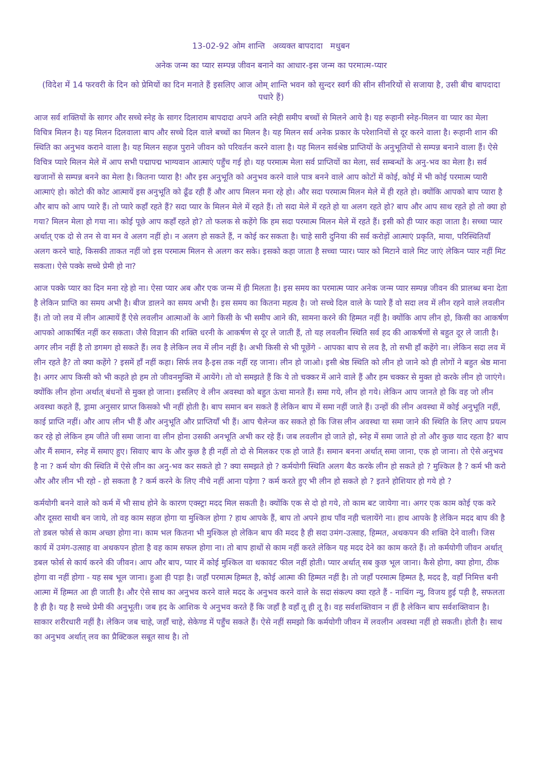13-02-92 ओम शान्ति अव्यक्त बापदादा मधुबन
अनेक जन्म का प्यार सम्पन्न जीवन बनाने का आधार-इस जन्म का परमात्म-प्यार
(विदेश में 14 फरवरी के दिन को प्रेमियों का दिन मनाते हैं इसलिए आज ओम् शान्ति भवन को सुन्दर स्वर्ग की सीन सीनरियों से सजाया है, उसी बीच बापदादा पधारे हैं)
आज सर्व शक्तियों के सागर और सच्चे स्नेह के सागर दिलाराम बापदादा अपने अति स्नेही समीप बच्चों से मिलने आये है। यह रूहानी स्नेह-मिलन वा प्यार का मेला विचित्र मिलन है। यह मिलन दिलवाला बाप और सच्चे दिल वाले बच्चों का मिलन है। यह मिलन सर्व अनेक प्रकार के परेशानियों से दूर करने वाला है। रूहानी शान की स्थिति का अनुभव कराने वाला है। यह मिलन सहज पुराने जीवन को परिवर्तन करने वाला है। यह मिलन सर्वश्रेष्ठ प्राप्तियों के अनुभूतियों से सम्पन्न बनाने वाला हैं। ऐसे विचित्र प्यारे मिलन मेले में आप सभी पद्मापद्म भाग्यवान आत्माएं पहुँच गई हो। यह परमात्म मेला सर्व प्राप्तियों का मेला, सर्व सम्बन्धों के अनु-भव का मेला है। सर्व खजानों से सम्पन्न बनने का मेला है। कितना प्यारा है! और इस अनुभूति को अनुभव करने वाले पात्र बनने वाले आप कोटों में कोई, कोई में भी कोई परमात्म प्यारी आत्माएं हो। कोटो की कोट आत्मायें इस अनुभूति को ढूँढ रही हैं और आप मिलन मना रहे हो। और सदा परमात्म मिलन मेले में ही रहते हो। क्योंकि आपको बाप प्यारा है और बाप को आप प्यारे हैं। तो प्यारे कहाँ रहते हैं? सदा प्यार के मिलन मेले में रहते हैं। तो सदा मेले में रहते हो या अलग रहते हो? बाप और आप साथ रहते हो तो क्या हो गया? मिलन मेला हो गया ना। कोई पूछे आप कहाँ रहते हो? तो फलक से कहेंगे कि हम सदा परमात्म मिलन मेले में रहते हैं। इसी को ही प्यार कहा जाता है। सच्चा प्यार अर्थात् एक दो से तन से वा मन वे अलग नहीं हो। न अलग हो सकते हैं, न कोई कर सकता है। चाहे सारी दुनिया की सर्व करोड़ों आत्माएं प्रकृति, माया, परिस्थितियाँ अलग करने चाहे, किसकी ताकत नहीं जो इस परमात्म मिलन से अलग कर सके। इसको कहा जाता है सच्चा प्यार। प्यार को मिटाने वाले मिट जाएं लेकिन प्यार नहीं मिट सकता। ऐसे पक्के सच्चे प्रेमी हो ना?
आज पक्के प्यार का दिन मना रहे हो ना। ऐसा प्यार अब और एक जन्म में ही मिलता है। इस समय का परमात्म प्यार अनेक जन्म प्यार सम्पन्न जीवन की प्रालब्ध बना देता है लेकिन प्राप्ति का समय अभी है। बीज डालने का समय अभी है। इस समय का कितना महत्व है। जो सच्चे दिल वाले के प्यारे हैं वो सदा लव में लीन रहने वाले लवलीन हैं। तो जो लव में लीन आत्मायें हैं ऐसे लवलीन आत्माओं के आगे किसी के भी समीप आने की, सामना करने की हिम्मत नहीं है। क्योंकि आप लीन हो, किसी का आकर्षण आपको आकार्षित नहीं कर सकता। जैसे विज्ञान की शक्ति धरनी के आकर्षण से दूर ले जाती हैं, तो यह लवलीन स्थिति सर्व हद की आकर्षणों से बहुत दूर ले जाती है। अगर लीन नहीं है तो डगमग हो सकते हैं। लव है लेकिन लव में लीन नहीं है। अभी किसी से भी पूछेंगे - आपका बाप से लव है, तो सभी हाँ कहेंगे ना। लेकिन सदा लव में लीन रहते है? तो क्या कहेंगे ? इसमें हाँ नहीं कहा। सिर्फ लव है-इस तक नहीं रह जाना। लीन हो जाओ। इसी श्रेष्ठ स्थिति को लीन हो जाने को ही लोगों ने बहुत श्रेष्ठ माना है। अगर आप किसी को भी कहते हो हम तो जीवनमुक्ति में आयेंगे। तो वो समझते हैं कि ये तो चक्कर में आने वाले हैं और हम चक्कर से मुक्त हो करके लीन हो जाएंगे। क्योंकि लीन होना अर्थात् बंधनों से मुक्त हो जाना। इसलिए वे लीन अवस्था को बहुत ऊंचा मानते हैं। समा गये, लीन हो गये। लेकिन आप जानते हो कि वह जो लीन अवस्था कहते हैं, ड्रामा अनुसार प्राप्त किसको भी नहीं होती है। बाप समान बन सकते हैं लेकिन बाप में समा नहीं जाते हैं। उन्हों की लीन अवस्था में कोई अनुभूति नहीं, काई प्राप्ति नहीं। और आप लीन भी हैं और अनुभूति और प्राप्तियाँ भी हैं। आप चैलेन्ज कर सकते हो कि जिस लीन अवस्था या समा जाने की स्थिति के लिए आप प्रयत्न कर रहे हो लेकिन हम जीते जी समा जाना वा लीन होना उसकी अनभूति अभी कर रहे हैं। जब लवलीन हो जाते हो, स्नेह में समा जाते हो तो और कुछ याद रहता है? बाप और मैं समान, स्नेह में समाए हुए। सिवाए बाप के और कुछ है ही नहीं तो दो से मिलकर एक हो जाते हैं। समान बनना अर्थात् समा जाना, एक हो जाना। तो ऐसे अनुभव है ना ? कर्म योग की स्थिति में ऐसे लीन का अनु-भव कर सकते हो ? क्या समझते हो ? कर्मयोगी स्थिति अलग बैठ करके लीन हो सकते हो ? मुश्किल है ? कर्म भी करो और और लीन भी रहो - हो सकता है ? कर्म करने के लिए नीचे नहीं आना पड़ेगा ? कर्म करते हुए भी लीन हो सकते हो ? इतने होशियार हो गये हो ?
कर्मयोगी बनने वाले को कर्म में भी साथ होने के कारण एक्स्ट्रा मदद मिल सकती है। क्योंकि एक से दो हो गये, तो काम बट जायेगा ना। अगर एक काम कोई एक करे और दूसरा साथी बन जाये, तो वह काम सहज होगा या मुश्किल होगा ? हाथ आपके हैं, बाप तो अपने हाथ पाँव नही चलायेंगे ना। हाथ आपके है लेकिन मदद बाप की है तो डबल फोर्स से काम अच्छा होगा ना। काम भल कितना भी मुश्किल हो लेकिन बाप की मदद है ही सदा उमंग-उत्साह, हिम्मत, अथकपन की शक्ति देने वाली। जिस कार्य में उमंग-उत्साह वा अथकपन होता है वह काम सफल होगा ना। तो बाप हाथों से काम नहीं करते लेकिन यह मदद देने का काम करते हैं। तो कर्मयोगी जीवन अर्थात् डबल फोर्स से कार्य करने की जीवन। आप और बाप, प्यार में कोई मुश्किल वा थकावट फील नहीं होती। प्यार अर्थात् सब कुछ भूल जाना। कैसे होगा, क्या होगा, ठीक होगा वा नहीं होगा - यह सब भूल जाना। हुआ ही पड़ा है। जहाँ परमात्म हिम्मत है, कोई आत्मा की हिम्मत नहीं है। तो जहाँ परमात्म हिम्मत है, मदद है, वहाँ निमित्त बनी आत्मा में हिम्मत आ ही जाती है। और ऐसे साथ का अनुभव करने वाले मदद के अनुभव करने वाले के सदा संकल्प क्या रहते हैं - नाथिंग न्यु, विजय हुई पड़ी है, सफलता है ही है। यह है सच्चे प्रेमी की अनुभूती। जब हद के आशिक ये अनुभव करते हैं कि जहाँ है वहाँ तू ही तू है। वह सर्वशक्तिवान न हीं है लेकिन बाप सर्वशक्तिवान है। साकार शरीरधारी नहीं है। लेकिन जब चाहे, जहाँ चाहे, सेकेण्ड में पहुँच सकते हैं। ऐसे नहीं समझो कि कर्मयोगी जीवन में लवलीन अवस्था नहीं हो सकती। होती है। साथ का अनुभव अर्थात् लव का प्रैक्टिकल सबूत साथ है। तो